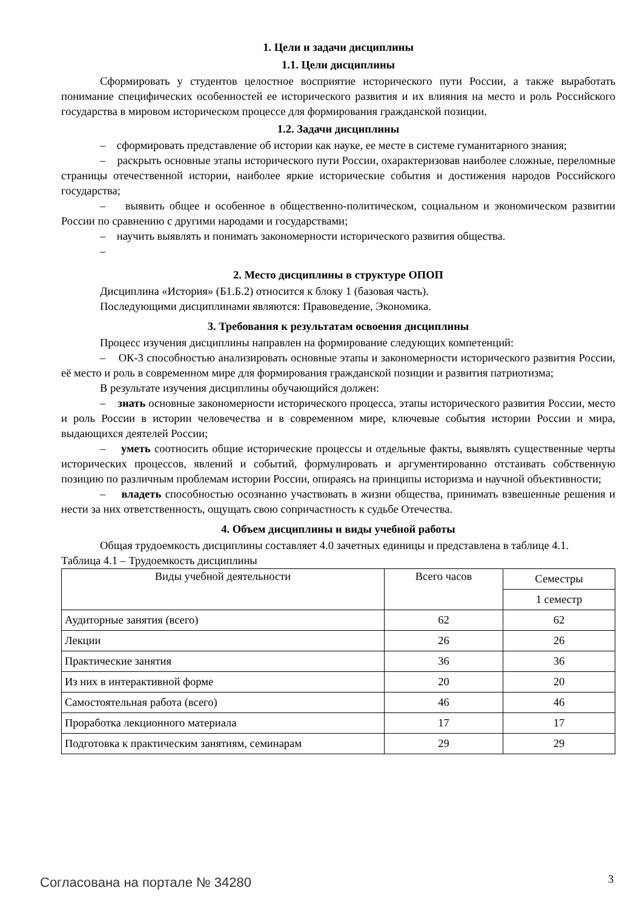1. Цели и задачи дисциплины
1.1. Цели дисциплины
Сформировать у студентов целостное восприятие исторического пути России, а также выработать понимание специфических особенностей ее исторического развития и их влияния на место и роль Российского государства в мировом историческом процессе для формирования гражданской позиции.
1.2. Задачи дисциплины
– сформировать представление об истории как науке, ее месте в системе гуманитарного знания;
– раскрыть основные этапы исторического пути России, охарактеризовав наиболее сложные, переломные страницы отечественной истории, наиболее яркие исторические события и достижения народов Российского государства;
– выявить общее и особенное в общественно-политическом, социальном и экономическом развитии России по сравнению с другими народами и государствами;
– научить выявлять и понимать закономерности исторического развития общества.
–
2. Место дисциплины в структуре ОПОП
Дисциплина «История» (Б1.Б.2) относится к блоку 1 (базовая часть).
Последующими дисциплинами являются: Правоведение, Экономика.
3. Требования к результатам освоения дисциплины
Процесс изучения дисциплины направлен на формирование следующих компетенций:
– ОК-3 способностью анализировать основные этапы и закономерности исторического развития России, её место и роль в современном мире для формирования гражданской позиции и развития патриотизма;
В результате изучения дисциплины обучающийся должен:
– знать основные закономерности исторического процесса, этапы исторического развития России, место и роль России в истории человечества и в современном мире, ключевые события истории России и мира, выдающихся деятелей России;
– уметь соотносить общие исторические процессы и отдельные факты, выявлять существенные черты исторических процессов, явлений и событий, формулировать и аргументированно отстаивать собственную позицию по различным проблемам истории России, опираясь на принципы историзма и научной объективности;
– владеть способностью осознанно участвовать в жизни общества, принимать взвешенные решения и нести за них ответственность, ощущать свою сопричастность к судьбе Отечества.
4. Объем дисциплины и виды учебной работы
Общая трудоемкость дисциплины составляет 4.0 зачетных единицы и представлена в таблице 4.1.
Таблица 4.1 – Трудоемкость дисциплины
| Виды учебной деятельности | Всего часов | Семестры |
| --- | --- | --- |
| | | 1 семестр |
| Аудиторные занятия (всего) | 62 | 62 |
| Лекции | 26 | 26 |
| Практические занятия | 36 | 36 |
| Из них в интерактивной форме | 20 | 20 |
| Самостоятельная работа (всего) | 46 | 46 |
| Проработка лекционного материала | 17 | 17 |
| Подготовка к практическим занятиям, семинарам | 29 | 29 |
Согласована на портале № 34280 3